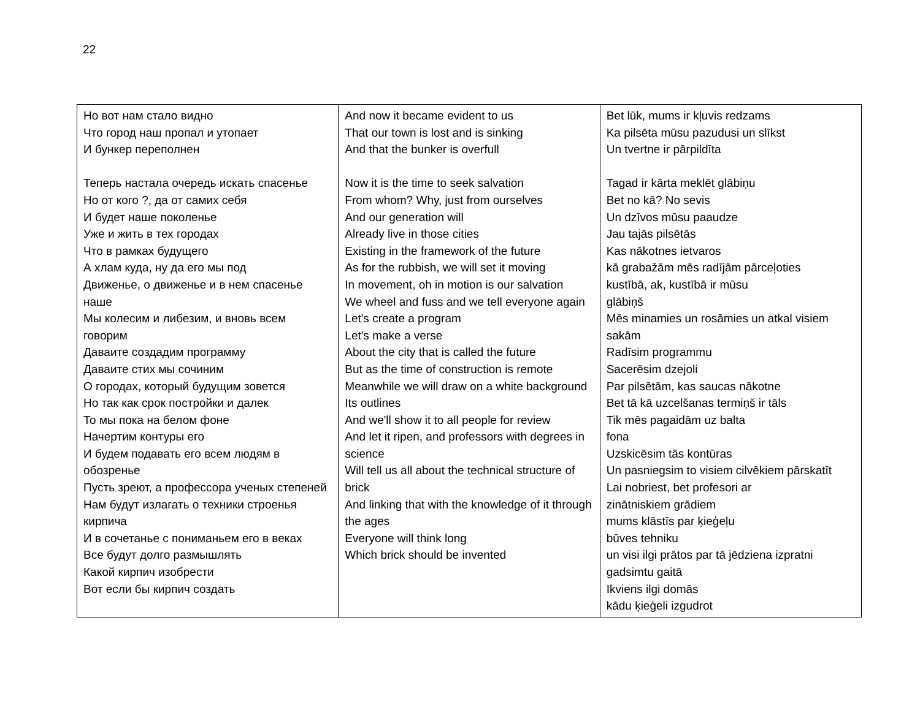22
| Но вот нам стало видно Что город наш пропал и утопает И бункер переполнен Теперь настала очередь искать спасенье Но от кого ?, да от самих себя И будет наше поколенье Уже и жить в тех городах Что в рамках будущего А хлам куда, ну да его мы под Движенье, о движенье и в нем спасенье наше Мы колесим и либезим, и вновь всем говорим Даваите создадим программу Даваите стих мы сочиним О городах, который будущим зовется Но так как срок постройки и далек То мы пока на белом фоне Начертим контуры его И будем подавать его всем людям в обозренье Пусть зреют, а профессора ученых степеней Нам будут излагать о техники строенья кирпича И в сочетанье с пониманьем его в веках Все будут долго размышлять Какой кирпич изобрести Вот если бы кирпич создать | And now it became evident to us That our town is lost and is sinking And that the bunker is overfull Now it is the time to seek salvation From whom? Why, just from ourselves And our generation will Already live in those cities Existing in the framework of the future As for the rubbish, we will set it moving In movement, oh in motion is our salvation We wheel and fuss and we tell everyone again Let's create a program Let's make a verse About the city that is called the future But as the time of construction is remote Meanwhile we will draw on a white background Its outlines And we'll show it to all people for review And let it ripen, and professors with degrees in science Will tell us all about the technical structure of brick And linking that with the knowledge of it through the ages Everyone will think long Which brick should be invented | Bet lūk, mums ir kļuvis redzams Ka pilsēta mūsu pazudusi un slīkst Un tvertne ir pārpildīta Tagad ir kārta meklēt glābiņu Bet no kā? No sevis Un dzīvos mūsu paaudze Jau tajās pilsētās Kas nākotnes ietvaros kā grabažām mēs radījām pārceļoties kustībā, ak, kustībā ir mūsu glābiņš Mēs minamies un rosāmies un atkal visiem sakām Radīsim programmu Sacerēsim dzejoli Par pilsētām, kas saucas nākotne Bet tā kā uzcelšanas termiņš ir tāls Tik mēs pagaidām uz balta fona Uzskicēsim tās kontūras Un pasniegsim to visiem cilvēkiem pārskatīt Lai nobriest, bet profesori ar zinātniskiem grādiem mums klāstīs par ķieģeļu būves tehniku un visi ilgi prātos par tā jēdziena izpratni gadsimtu gaitā Ikviens ilgi domās kādu ķieģeli izgudrot |